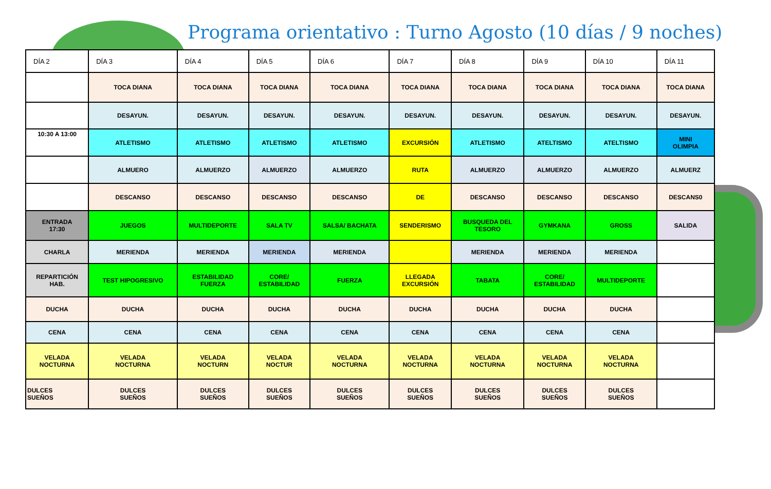Programa orientativo : Turno Agosto (10 días / 9 noches)
| DÍA 2 | DÍA 3 | DÍA 4 | DÍA 5 | DÍA 6 | DÍA 7 | DÍA 8 | DÍA 9 | DÍA 10 | DÍA 11 |
| --- | --- | --- | --- | --- | --- | --- | --- | --- | --- |
| | TOCA DIANA | TOCA DIANA | TOCA DIANA | TOCA DIANA | TOCA DIANA | TOCA DIANA | TOCA DIANA | TOCA DIANA | TOCA DIANA |
| | DESAYUN. | DESAYUN. | DESAYUN. | DESAYUN. | DESAYUN. | DESAYUN. | DESAYUN. | DESAYUN. | DESAYUN. |
| 10:30 A 13:00 | ATLETISMO | ATLETISMO | ATLETISMO | ATLETISMO | EXCURSIÓN | ATLETISMO | ATELTISMO | ATELTISMO | MINI OLIMPIA |
| | ALMUERO | ALMUERZO | ALMUERZO | ALMUERZO | RUTA | ALMUERZO | ALMUERZO | ALMUERZO | ALMUERZ |
| | DESCANSO | DESCANSO | DESCANSO | DESCANSO | DE | DESCANSO | DESCANSO | DESCANSO | DESCANS0 |
| ENTRADA 17:30 | JUEGOS | MULTIDEPORTE | SALA TV | SALSA/ BACHATA | SENDERISMO | BUSQUEDA DEL TESORO | GYMKANA | GROSS | SALIDA |
| CHARLA | MERIENDA | MERIENDA | MERIENDA | MERIENDA | | MERIENDA | MERIENDA | MERIENDA | |
| REPARTICIÓN HAB. | TEST HIPOGRESIVO | ESTABILIDAD FUERZA | CORE/ ESTABILIDAD | FUERZA | LLEGADA EXCURSIÓN | TABATA | CORE/ ESTABILIDAD | MULTIDEPORTE | |
| DUCHA | DUCHA | DUCHA | DUCHA | DUCHA | DUCHA | DUCHA | DUCHA | DUCHA | |
| CENA | CENA | CENA | CENA | CENA | CENA | CENA | CENA | CENA | |
| VELADA NOCTURNA | VELADA NOCTURNA | VELADA NOCTURN | VELADA NOCTUR | VELADA NOCTURNA | VELADA NOCTURNA | VELADA NOCTURNA | VELADA NOCTURNA | VELADA NOCTURNA | |
| DULCES SUEÑOS | DULCES SUEÑOS | DULCES SUEÑOS | DULCES SUEÑOS | DULCES SUEÑOS | DULCES SUEÑOS | DULCES SUEÑOS | DULCES SUEÑOS | DULCES SUEÑOS | |